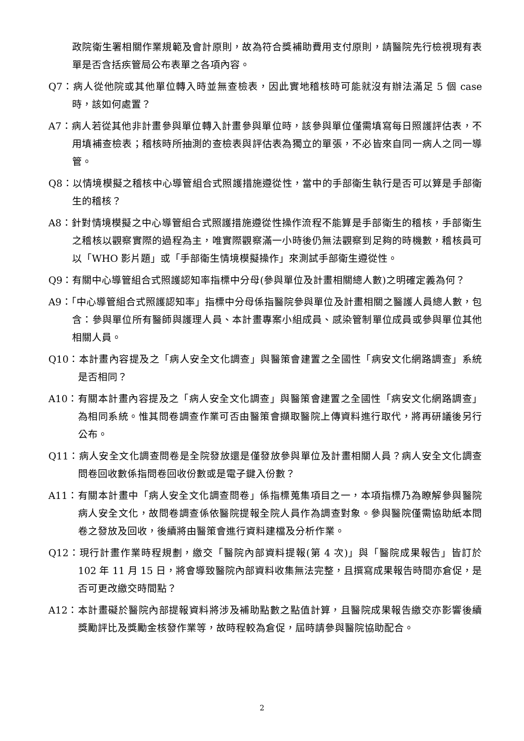政院衛生署相關作業規範及會計原則，故為符合獎補助費用支付原則，請醫院先行檢視現有表單是否含括疾管局公布表單之各項內容。
Q7：病人從他院或其他單位轉入時並無查檢表，因此實地稽核時可能就沒有辦法滿足 5 個 case 時，該如何處置？
A7：病人若從其他非計畫參與單位轉入計畫參與單位時，該參與單位僅需填寫每日照護評估表，不用填補查檢表；稽核時所抽測的查檢表與評估表為獨立的單張，不必皆來自同一病人之同一導管。
Q8：以情境模擬之稽核中心導管組合式照護措施遵從性，當中的手部衛生執行是否可以算是手部衛生的稽核？
A8：針對情境模擬之中心導管組合式照護措施遵從性操作流程不能算是手部衛生的稽核，手部衛生之稽核以觀察實際的過程為主，唯實際觀察滿一小時後仍無法觀察到足夠的時機數，稽核員可以「WHO 影片題」或「手部衛生情境模擬操作」來測試手部衛生遵從性。
Q9：有關中心導管組合式照護認知率指標中分母(參與單位及計畫相關總人數)之明確定義為何？
A9：「中心導管組合式照護認知率」指標中分母係指醫院參與單位及計畫相關之醫護人員總人數，包含：參與單位所有醫師與護理人員、本計畫專案小組成員、感染管制單位成員或參與單位其他相關人員。
Q10：本計畫內容提及之「病人安全文化調查」與醫策會建置之全國性「病安文化網路調查」系統是否相同？
A10：有關本計畫內容提及之「病人安全文化調查」與醫策會建置之全國性「病安文化網路調查」為相同系統。惟其問卷調查作業可否由醫策會擷取醫院上傳資料進行取代，將再研議後另行公布。
Q11：病人安全文化調查問卷是全院發放還是僅發放參與單位及計畫相關人員？病人安全文化調查問卷回收數係指問卷回收份數或是電子鍵入份數？
A11：有關本計畫中「病人安全文化調查問卷」係指標蒐集項目之一，本項指標乃為瞭解參與醫院病人安全文化，故問卷調查係依醫院提報全院人員作為調查對象。參與醫院僅需協助紙本問卷之發放及回收，後續將由醫策會進行資料建檔及分析作業。
Q12：現行計畫作業時程規劃，繳交「醫院內部資料提報(第 4 次)」與「醫院成果報告」皆訂於 102 年 11 月 15 日，將會導致醫院內部資料收集無法完整，且撰寫成果報告時間亦倉促，是否可更改繳交時間點？
A12：本計畫礙於醫院內部提報資料將涉及補助點數之點值計算，且醫院成果報告繳交亦影響後續獎勵評比及獎勵金核發作業等，故時程較為倉促，屆時請參與醫院協助配合。
2